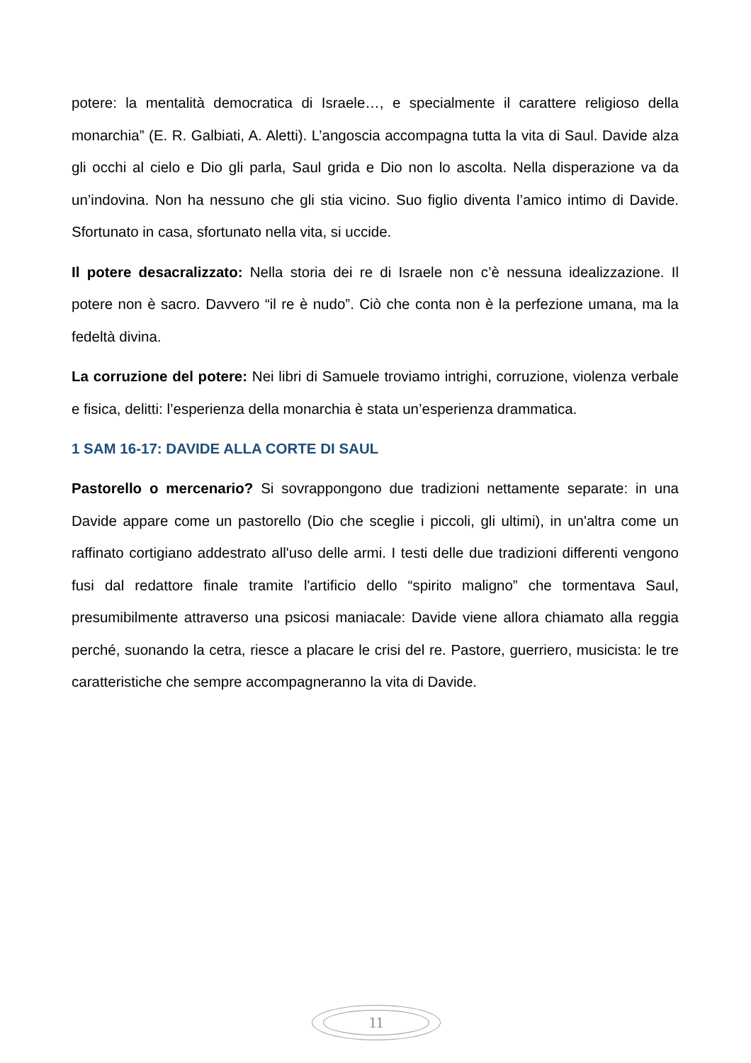potere: la mentalità democratica di Israele…, e specialmente il carattere religioso della monarchia” (E. R. Galbiati, A. Aletti). L’angoscia accompagna tutta la vita di Saul. Davide alza gli occhi al cielo e Dio gli parla, Saul grida e Dio non lo ascolta. Nella disperazione va da un’indovina. Non ha nessuno che gli stia vicino. Suo figlio diventa l’amico intimo di Davide. Sfortunato in casa, sfortunato nella vita, si uccide.
Il potere desacralizzato: Nella storia dei re di Israele non c’è nessuna idealizzazione. Il potere non è sacro. Davvero “il re è nudo”. Ciò che conta non è la perfezione umana, ma la fedeltà divina.
La corruzione del potere: Nei libri di Samuele troviamo intrighi, corruzione, violenza verbale e fisica, delitti: l’esperienza della monarchia è stata un’esperienza drammatica.
1 SAM 16-17: DAVIDE ALLA CORTE DI SAUL
Pastorello o mercenario? Si sovrappongono due tradizioni nettamente separate: in una Davide appare come un pastorello (Dio che sceglie i piccoli, gli ultimi), in un'altra come un raffinato cortigiano addestrato all'uso delle armi. I testi delle due tradizioni differenti vengono fusi dal redattore finale tramite l'artificio dello “spirito maligno” che tormentava Saul, presumibilmente attraverso una psicosi maniacale: Davide viene allora chiamato alla reggia perché, suonando la cetra, riesce a placare le crisi del re. Pastore, guerriero, musicista: le tre caratteristiche che sempre accompagneranno la vita di Davide.
11